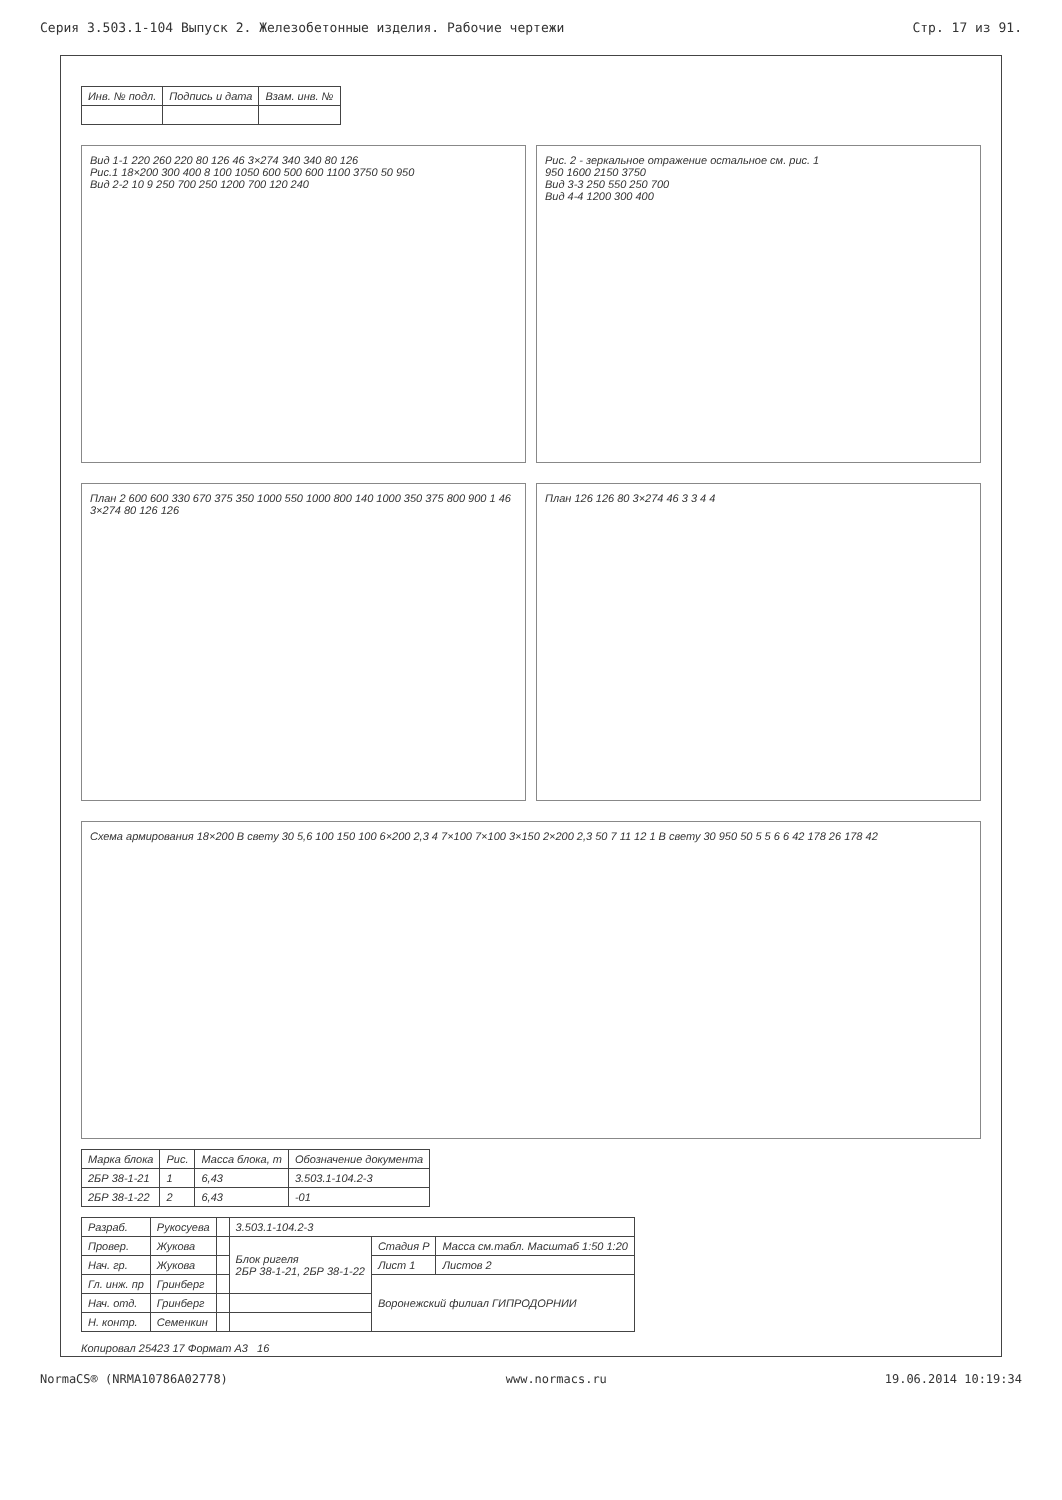Серия 3.503.1-104 Выпуск 2. Железобетонные изделия. Рабочие чертежи Стр. 17 из 91.
| Инв. № подл. | Подпись и дата | Взам. инв. № |
| --- | --- | --- |
Вид 1-1 220 260 220 80 126 46 3×274 340 340 80 126
Рис.1 18×200 300 400 8 100 1050 600 500 600 1100 3750 50 950
Вид 2-2 10 9 250 700 250 1200 700 120 240
Рис. 2 - зеркальное отражение остальное см. рис. 1
950 1600 2150 3750
Вид 3-3 250 550 250 700
Вид 4-4 1200 300 400
План 2 600 600 330 670 375 350 1000 550 1000 800 140 1000 350 375 800 900 1 46 3×274 80 126 126
План 126 126 80 3×274 46 3 3 4 4
Схема армирования 18×200 В свету 30 5,6 100 150 100 6×200 2,3 4 7×100 7×100 3×150 2×200 2,3 50 7 11 12 1 В свету 30 950 50 5 5 6 6 42 178 26 178 42
| Марка блока | Рис. | Масса блока, т | Обозначение документа |
| --- | --- | --- | --- |
| 2БР 38-1-21 | 1 | 6,43 | 3.503.1-104.2-3 |
| 2БР 38-1-22 | 2 | 6,43 | -01 |
| Разраб. | Рукосуева | | 3.503.1-104.2-3 | | |
| Провер. | Жукова | | Блок ригеля 2БР 38-1-21, 2БР 38-1-22 | Стадия Р | Масса см.табл. Масштаб 1:50 1:20 |
| Нач. гр. | Жукова | | | Лист 1 | Листов 2 |
| Гл. инж. пр | Гринберг | | | Воронежский филиал ГИПРОДОРНИИ | |
| Нач. отд. | Гринберг | | | | |
| Н. контр. | Семенкин | | | | |
Копировал 25423 17 Формат А3 16
NormaCS® (NRMA10786A02778) www.normacs.ru 19.06.2014 10:19:34